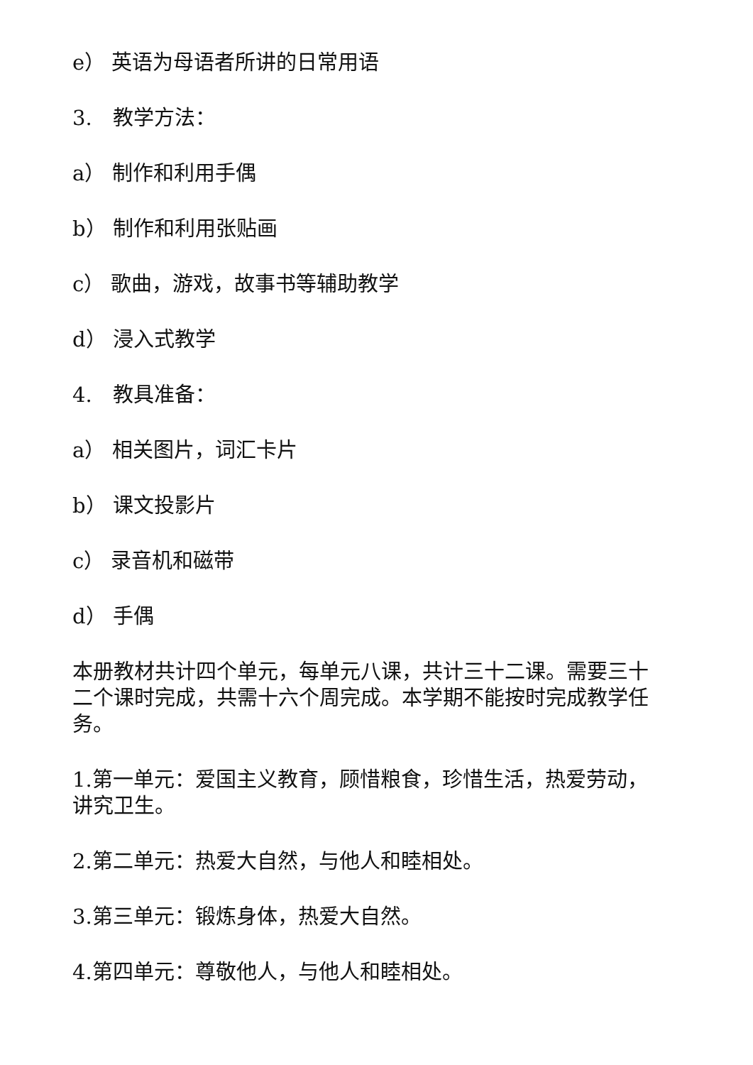e） 英语为母语者所讲的日常用语
3.　教学方法：
a） 制作和利用手偶
b） 制作和利用张贴画
c） 歌曲，游戏，故事书等辅助教学
d） 浸入式教学
4.　教具准备：
a） 相关图片，词汇卡片
b） 课文投影片
c） 录音机和磁带
d） 手偶
本册教材共计四个单元，每单元八课，共计三十二课。需要三十二个课时完成，共需十六个周完成。本学期不能按时完成教学任务。
1.第一单元：爱国主义教育，顾惜粮食，珍惜生活，热爱劳动，讲究卫生。
2.第二单元：热爱大自然，与他人和睦相处。
3.第三单元：锻炼身体，热爱大自然。
4.第四单元：尊敬他人，与他人和睦相处。